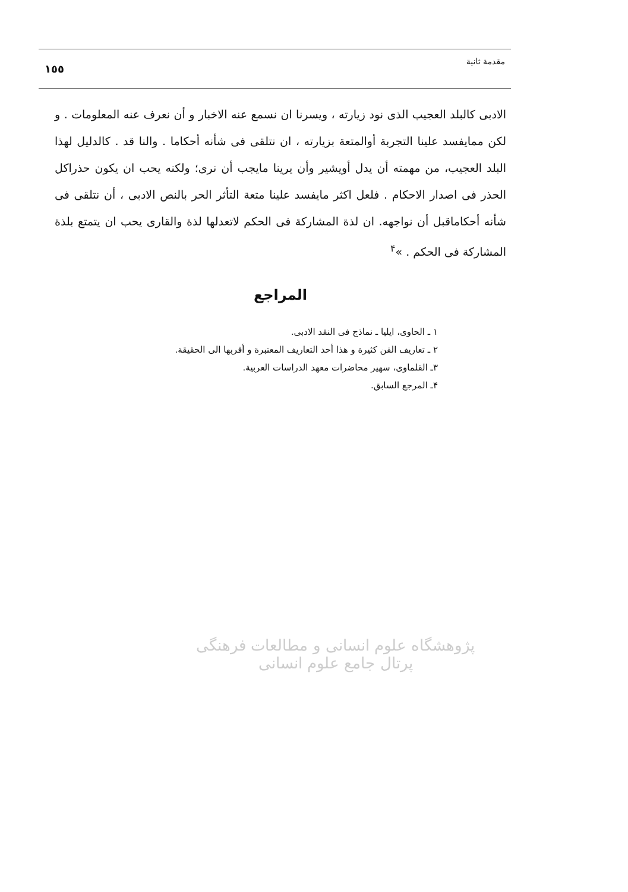مقدمة ثانية ١٥٥
الادبى كالبلد العجيب الذى نود زيارته ، ويسرنا ان نسمع عنه الاخبار و أن نعرف عنه المعلومات . و لكن ممايفسد علينا التجربة أوالمتعة بزيارته ، ان نتلقى فى شأنه أحكاما . والنا قد . كالدليل لهذا البلد العجيب، من مهمته أن يدل أويشير وأن يرينا مايجب أن نرى؛ ولكنه يحب ان يكون حذراكل الحذر فى اصدار الاحكام . فلعل اكثر مايفسد علينا متعة التأثر الحر بالنص الادبى ، أن نتلقى فى شأنه أحكاماقبل أن نواجهه. ان لذة المشاركة فى الحكم لاتعدلها لذة والقارى يحب ان يتمتع بلذة المشاركة فى الحكم . »<sup>۴</sup>
المراجع
١ ـ الحاوى، ايليا ـ نماذج فى النقد الادبى.
٢ ـ تعاريف الفن كثيرة و هذا أحد التعاريف المعتبرة و أقربها الى الحقيقة.
٣ـ القلماوى، سهير محاضرات معهد الدراسات العربية.
۴ـ المرجع السابق.
پژوهشگاه علوم انسانی و مطالعات فرهنگی
پرتال جامع علوم انسانی